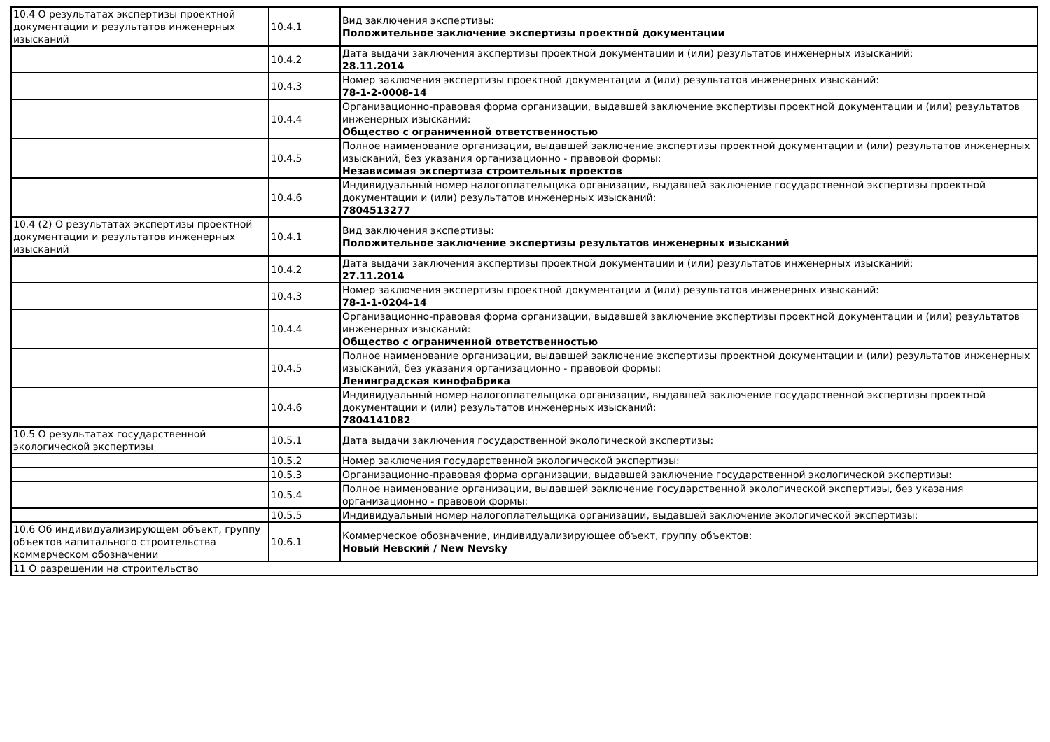| 10.4 О результатах экспертизы проектной документации и результатов инженерных изысканий | 10.4.1 | Вид заключения экспертизы: Положительное заключение экспертизы проектной документации |
| | 10.4.2 | Дата выдачи заключения экспертизы проектной документации и (или) результатов инженерных изысканий: 28.11.2014 |
| | 10.4.3 | Номер заключения экспертизы проектной документации и (или) результатов инженерных изысканий: 78-1-2-0008-14 |
| | 10.4.4 | Организационно-правовая форма организации, выдавшей заключение экспертизы проектной документации и (или) результатов инженерных изысканий: Общество с ограниченной ответственностью |
| | 10.4.5 | Полное наименование организации, выдавшей заключение экспертизы проектной документации и (или) результатов инженерных изысканий, без указания организационно - правовой формы: Независимая экспертиза строительных проектов |
| | 10.4.6 | Индивидуальный номер налогоплательщика организации, выдавшей заключение государственной экспертизы проектной документации и (или) результатов инженерных изысканий: 7804513277 |
| 10.4 (2) О результатах экспертизы проектной документации и результатов инженерных изысканий | 10.4.1 | Вид заключения экспертизы: Положительное заключение экспертизы результатов инженерных изысканий |
| | 10.4.2 | Дата выдачи заключения экспертизы проектной документации и (или) результатов инженерных изысканий: 27.11.2014 |
| | 10.4.3 | Номер заключения экспертизы проектной документации и (или) результатов инженерных изысканий: 78-1-1-0204-14 |
| | 10.4.4 | Организационно-правовая форма организации, выдавшей заключение экспертизы проектной документации и (или) результатов инженерных изысканий: Общество с ограниченной ответственностью |
| | 10.4.5 | Полное наименование организации, выдавшей заключение экспертизы проектной документации и (или) результатов инженерных изысканий, без указания организационно - правовой формы: Ленинградская кинофабрика |
| | 10.4.6 | Индивидуальный номер налогоплательщика организации, выдавшей заключение государственной экспертизы проектной документации и (или) результатов инженерных изысканий: 7804141082 |
| 10.5 О результатах государственной экологической экспертизы | 10.5.1 | Дата выдачи заключения государственной экологической экспертизы: |
| | 10.5.2 | Номер заключения государственной экологической экспертизы: |
| | 10.5.3 | Организационно-правовая форма организации, выдавшей заключение государственной экологической экспертизы: |
| | 10.5.4 | Полное наименование организации, выдавшей заключение государственной экологической экспертизы, без указания организационно - правовой формы: |
| | 10.5.5 | Индивидуальный номер налогоплательщика организации, выдавшей заключение экологической экспертизы: |
| 10.6 Об индивидуализирующем объект, группу объектов капитального строительства коммерческом обозначении | 10.6.1 | Коммерческое обозначение, индивидуализирующее объект, группу объектов: Новый Невский / New Nevsky |
| 11 О разрешении на строительство | | |